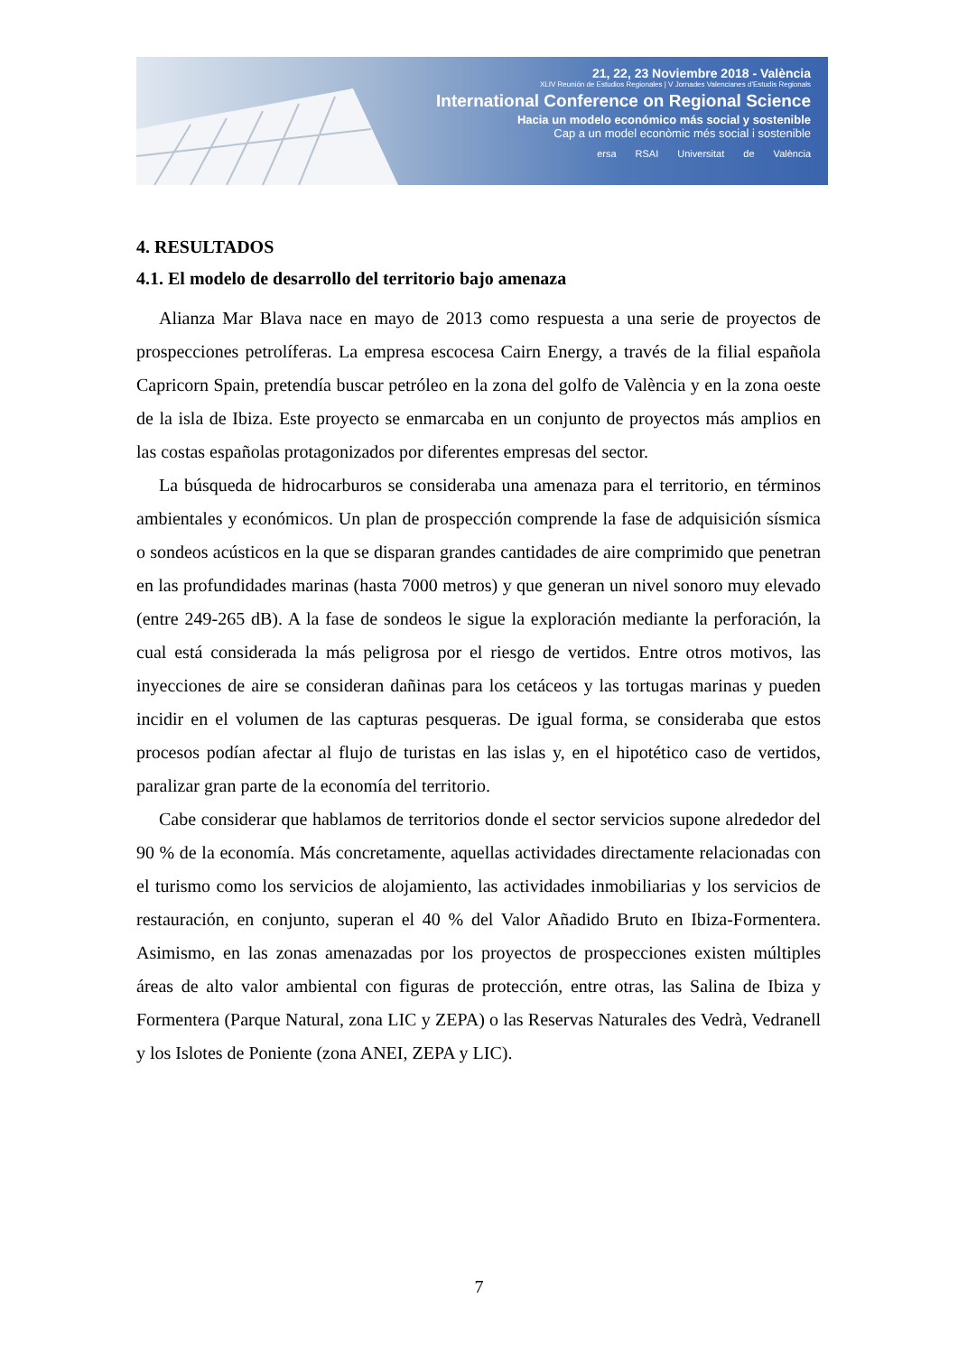21, 22, 23 Noviembre 2018 - València
XLIV Reunión de Estudios Regionales | V Jornades Valencianes d'Estudis Regionals
International Conference on Regional Science
Hacia un modelo económico más social y sostenible
Cap a un model econòmic més social i sostenible
ersa RSAI Universitat de València
4. RESULTADOS
4.1. El modelo de desarrollo del territorio bajo amenaza
Alianza Mar Blava nace en mayo de 2013 como respuesta a una serie de proyectos de prospecciones petrolíferas. La empresa escocesa Cairn Energy, a través de la filial española Capricorn Spain, pretendía buscar petróleo en la zona del golfo de València y en la zona oeste de la isla de Ibiza. Este proyecto se enmarcaba en un conjunto de proyectos más amplios en las costas españolas protagonizados por diferentes empresas del sector.
La búsqueda de hidrocarburos se consideraba una amenaza para el territorio, en términos ambientales y económicos. Un plan de prospección comprende la fase de adquisición sísmica o sondeos acústicos en la que se disparan grandes cantidades de aire comprimido que penetran en las profundidades marinas (hasta 7000 metros) y que generan un nivel sonoro muy elevado (entre 249-265 dB). A la fase de sondeos le sigue la exploración mediante la perforación, la cual está considerada la más peligrosa por el riesgo de vertidos. Entre otros motivos, las inyecciones de aire se consideran dañinas para los cetáceos y las tortugas marinas y pueden incidir en el volumen de las capturas pesqueras. De igual forma, se consideraba que estos procesos podían afectar al flujo de turistas en las islas y, en el hipotético caso de vertidos, paralizar gran parte de la economía del territorio.
Cabe considerar que hablamos de territorios donde el sector servicios supone alrededor del 90 % de la economía. Más concretamente, aquellas actividades directamente relacionadas con el turismo como los servicios de alojamiento, las actividades inmobiliarias y los servicios de restauración, en conjunto, superan el 40 % del Valor Añadido Bruto en Ibiza-Formentera. Asimismo, en las zonas amenazadas por los proyectos de prospecciones existen múltiples áreas de alto valor ambiental con figuras de protección, entre otras, las Salina de Ibiza y Formentera (Parque Natural, zona LIC y ZEPA) o las Reservas Naturales des Vedrà, Vedranell y los Islotes de Poniente (zona ANEI, ZEPA y LIC).
7